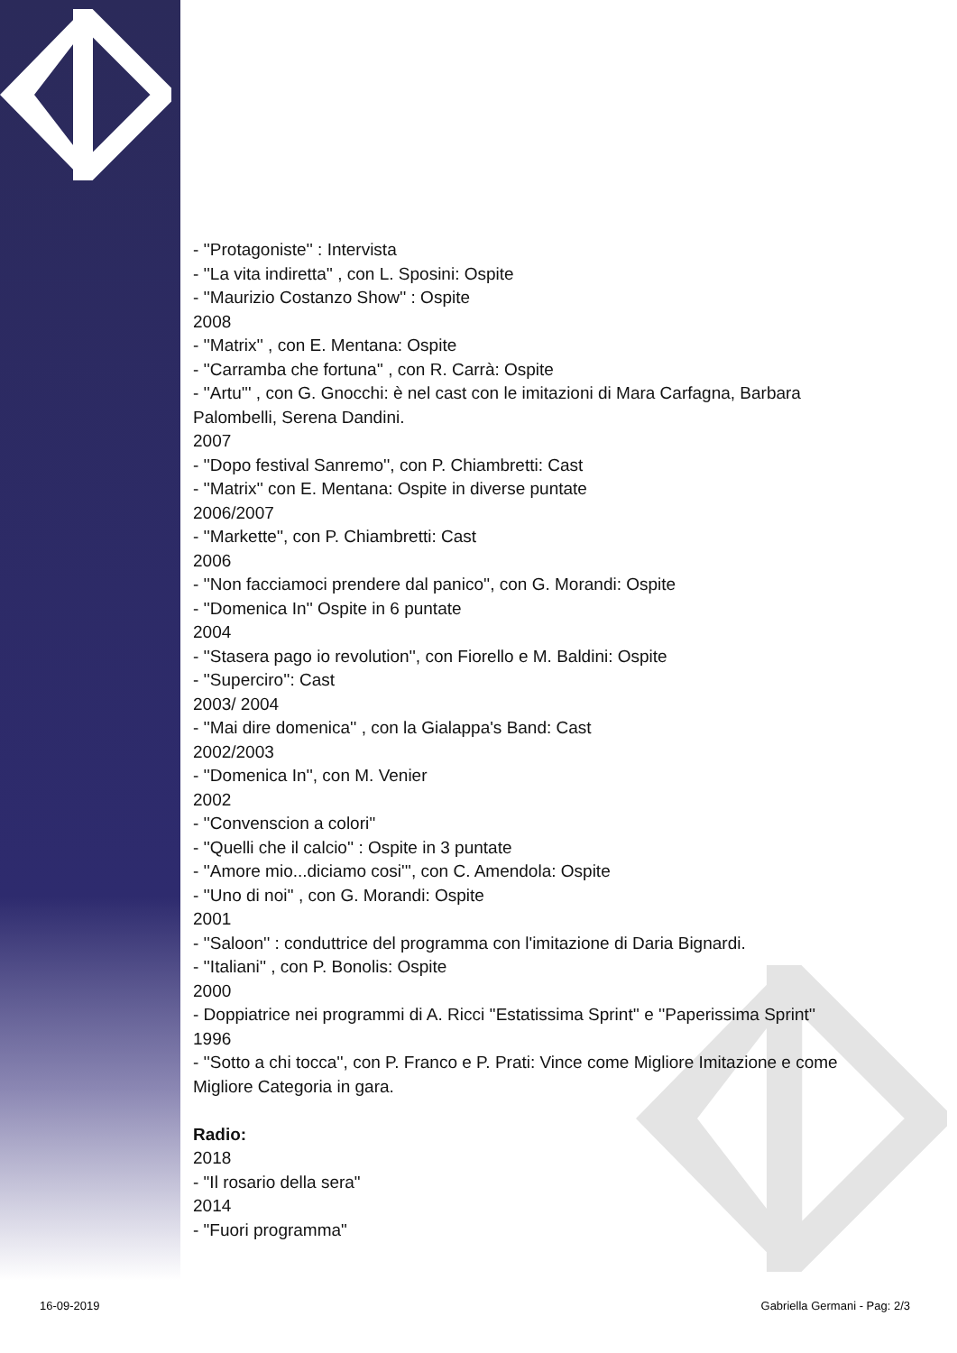- ''Protagoniste'' : Intervista
- ''La vita indiretta'' , con L. Sposini: Ospite
- ''Maurizio Costanzo Show'' : Ospite
2008
- ''Matrix'' , con E. Mentana: Ospite
- ''Carramba che fortuna'' , con R. Carrà: Ospite
- ''Artu''' , con G. Gnocchi: è nel cast con le imitazioni di Mara Carfagna, Barbara Palombelli, Serena Dandini.
2007
- ''Dopo festival Sanremo'', con P. Chiambretti: Cast
- ''Matrix'' con E. Mentana: Ospite in diverse puntate
2006/2007
- ''Markette'', con P. Chiambretti: Cast
2006
- ''Non facciamoci prendere dal panico'', con G. Morandi: Ospite
- ''Domenica In'' Ospite in 6 puntate
2004
- ''Stasera pago io revolution'', con Fiorello e M. Baldini: Ospite
- ''Superciro'': Cast
2003/ 2004
- ''Mai dire domenica'' , con la Gialappa's Band: Cast
2002/2003
- ''Domenica In'', con M. Venier
2002
- ''Convenscion a colori''
- ''Quelli che il calcio'' : Ospite in 3 puntate
- ''Amore mio...diciamo cosi''', con C. Amendola: Ospite
- ''Uno di noi'' , con G. Morandi: Ospite
2001
- ''Saloon'' : conduttrice del programma con l'imitazione di Daria Bignardi.
- ''Italiani'' , con P. Bonolis: Ospite
2000
- Doppiatrice nei programmi di A. Ricci ''Estatissima Sprint'' e ''Paperissima Sprint''
1996
- ''Sotto a chi tocca'', con P. Franco e P. Prati: Vince come Migliore Imitazione e come Migliore Categoria in gara.
Radio:
2018
- "Il rosario della sera"
2014
- "Fuori programma"
16-09-2019 Gabriella Germani - Pag: 2/3